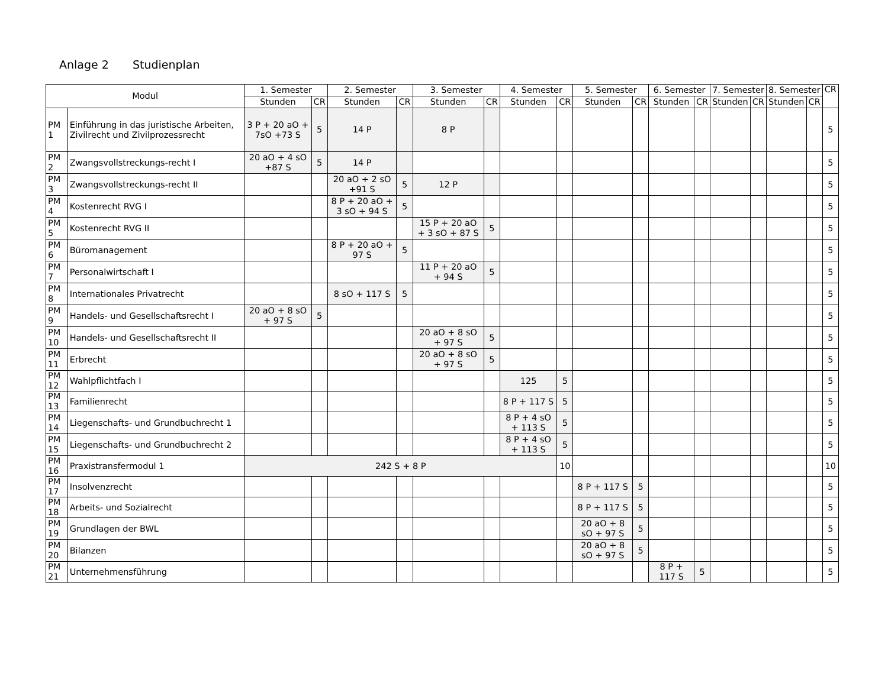Anlage 2 Studienplan
| Modul | | 1. Semester | | 2. Semester | | 3. Semester | | 4. Semester | | 5. Semester | | 6. Semester | | 7. Semester | | 8. Semester | | CR |
| --- | --- | --- | --- | --- | --- | --- | --- | --- | --- | --- | --- | --- | --- | --- | --- | --- | --- | --- |
| | | Stunden | CR | Stunden | CR | Stunden | CR | Stunden | CR | Stunden | CR | Stunden | CR | Stunden | CR | Stunden | CR | |
| PM 1 | Einführung in das juristische Arbeiten, Zivilrecht und Zivilprozessrecht | 3 P + 20 aO + 7sO +73 S | 5 | 14 P | | 8 P | | | | | | | | | | | | 5 |
| PM 2 | Zwangsvollstreckungs-recht I | 20 aO + 4 sO +87 S | 5 | 14 P | | | | | | | | | | | | | | 5 |
| PM 3 | Zwangsvollstreckungs-recht II | | | 20 aO + 2 sO +91 S | 5 | 12 P | | | | | | | | | | | | 5 |
| PM 4 | Kostenrecht RVG I | | | 8 P + 20 aO + 3 sO + 94 S | 5 | | | | | | | | | | | | | 5 |
| PM 5 | Kostenrecht RVG II | | | | | 15 P + 20 aO + 3 sO + 87 S | 5 | | | | | | | | | | | 5 |
| PM 6 | Büromanagement | | | 8 P + 20 aO + 97 S | 5 | | | | | | | | | | | | | 5 |
| PM 7 | Personalwirtschaft I | | | | | 11 P + 20 aO + 94 S | 5 | | | | | | | | | | | 5 |
| PM 8 | Internationales Privatrecht | | | 8 sO + 117 S | 5 | | | | | | | | | | | | | 5 |
| PM 9 | Handels- und Gesellschaftsrecht I | 20 aO + 8 sO + 97 S | 5 | | | | | | | | | | | | | | | 5 |
| PM 10 | Handels- und Gesellschaftsrecht II | | | | | 20 aO + 8 sO + 97 S | 5 | | | | | | | | | | | 5 |
| PM 11 | Erbrecht | | | | | 20 aO + 8 sO + 97 S | 5 | | | | | | | | | | | 5 |
| PM 12 | Wahlpflichtfach I | | | | | | | 125 | 5 | | | | | | | | | 5 |
| PM 13 | Familienrecht | | | | | | | 8 P + 117 S | 5 | | | | | | | | | 5 |
| PM 14 | Liegenschafts- und Grundbuchrecht 1 | | | | | | | 8 P + 4 sO + 113 S | 5 | | | | | | | | | 5 |
| PM 15 | Liegenschafts- und Grundbuchrecht 2 | | | | | | | 8 P + 4 sO + 113 S | 5 | | | | | | | | | 5 |
| PM 16 | Praxistransfermodul 1 | 242 S + 8 P | | | | | | | 10 | | | | | | | | | 10 |
| PM 17 | Insolvenzrecht | | | | | | | | | 8 P + 117 S | 5 | | | | | | | 5 |
| PM 18 | Arbeits- und Sozialrecht | | | | | | | | | 8 P + 117 S | 5 | | | | | | | 5 |
| PM 19 | Grundlagen der BWL | | | | | | | | | 20 aO + 8 sO + 97 S | 5 | | | | | | | 5 |
| PM 20 | Bilanzen | | | | | | | | | 20 aO + 8 sO + 97 S | 5 | | | | | | | 5 |
| PM 21 | Unternehmensführung | | | | | | | | | | | 8 P + 117 S | 5 | | | | | 5 |